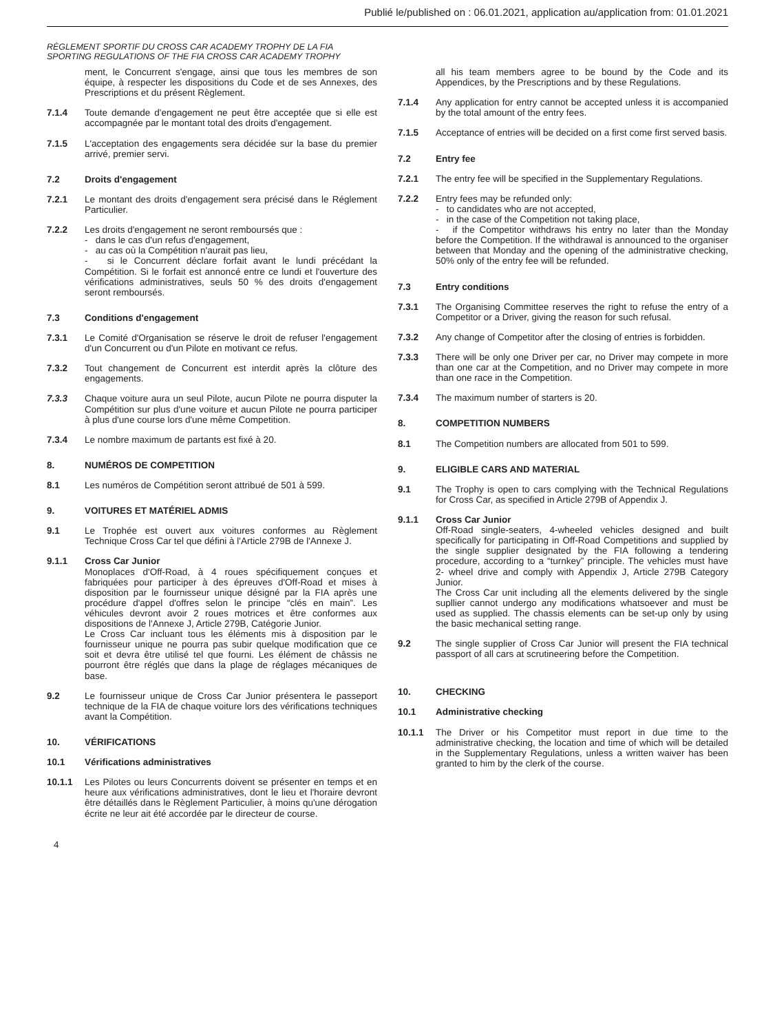Publié le/published on : 06.01.2021, application au/application from: 01.01.2021
RÈGLEMENT SPORTIF DU CROSS CAR ACADEMY TROPHY DE LA FIA
SPORTING REGULATIONS OF THE FIA CROSS CAR ACADEMY TROPHY
ment, le Concurrent s'engage, ainsi que tous les membres de son équipe, à respecter les dispositions du Code et de ses Annexes, des Prescriptions et du présent Règlement.
7.1.4 Toute demande d'engagement ne peut être acceptée que si elle est accompagnée par le montant total des droits d'engagement.
7.1.5 L'acceptation des engagements sera décidée sur la base du premier arrivé, premier servi.
7.2 Droits d'engagement
7.2.1 Le montant des droits d'engagement sera précisé dans le Réglement Particulier.
7.2.2 Les droits d'engagement ne seront remboursés que :
- dans le cas d'un refus d'engagement,
- au cas où la Compétition n'aurait pas lieu,
- si le Concurrent déclare forfait avant le lundi précédant la Compétition. Si le forfait est annoncé entre ce lundi et l'ouverture des vérifications administratives, seuls 50 % des droits d'engagement seront remboursés.
7.3 Conditions d'engagement
7.3.1 Le Comité d'Organisation se réserve le droit de refuser l'engagement d'un Concurrent ou d'un Pilote en motivant ce refus.
7.3.2 Tout changement de Concurrent est interdit après la clôture des engagements.
7.3.3 Chaque voiture aura un seul Pilote, aucun Pilote ne pourra disputer la Compétition sur plus d'une voiture et aucun Pilote ne pourra participer à plus d'une course lors d'une même Competition.
7.3.4 Le nombre maximum de partants est fixé à 20.
8. NUMÉROS DE COMPETITION
8.1 Les numéros de Compétition seront attribué de 501 à 599.
9. VOITURES ET MATÉRIEL ADMIS
9.1 Le Trophée est ouvert aux voitures conformes au Règlement Technique Cross Car tel que défini à l'Article 279B de l'Annexe J.
9.1.1 Cross Car Junior
Monoplaces d'Off-Road, à 4 roues spécifiquement conçues et fabriquées pour participer à des épreuves d'Off-Road et mises à disposition par le fournisseur unique désigné par la FIA après une procédure d'appel d'offres selon le principe “clés en main”. Les véhicules devront avoir 2 roues motrices et être conformes aux dispositions de l'Annexe J, Article 279B, Catégorie Junior.
Le Cross Car incluant tous les éléments mis à disposition par le fournisseur unique ne pourra pas subir quelque modification que ce soit et devra être utilisé tel que fourni. Les élément de châssis ne pourront être réglés que dans la plage de réglages mécaniques de base.
9.2 Le fournisseur unique de Cross Car Junior présentera le passeport technique de la FIA de chaque voiture lors des vérifications techniques avant la Compétition.
10. VÉRIFICATIONS
10.1 Vérifications administratives
10.1.1 Les Pilotes ou leurs Concurrents doivent se présenter en temps et en heure aux vérifications administratives, dont le lieu et l'horaire devront être détaillés dans le Règlement Particulier, à moins qu'une dérogation écrite ne leur ait été accordée par le directeur de course.
all his team members agree to be bound by the Code and its Appendices, by the Prescriptions and by these Regulations.
7.1.4 Any application for entry cannot be accepted unless it is accompanied by the total amount of the entry fees.
7.1.5 Acceptance of entries will be decided on a first come first served basis.
7.2 Entry fee
7.2.1 The entry fee will be specified in the Supplementary Regulations.
7.2.2 Entry fees may be refunded only:
- to candidates who are not accepted,
- in the case of the Competition not taking place,
- if the Competitor withdraws his entry no later than the Monday before the Competition. If the withdrawal is announced to the organiser between that Monday and the opening of the administrative checking, 50% only of the entry fee will be refunded.
7.3 Entry conditions
7.3.1 The Organising Committee reserves the right to refuse the entry of a Competitor or a Driver, giving the reason for such refusal.
7.3.2 Any change of Competitor after the closing of entries is forbidden.
7.3.3 There will be only one Driver per car, no Driver may compete in more than one car at the Competition, and no Driver may compete in more than one race in the Competition.
7.3.4 The maximum number of starters is 20.
8. COMPETITION NUMBERS
8.1 The Competition numbers are allocated from 501 to 599.
9. ELIGIBLE CARS AND MATERIAL
9.1 The Trophy is open to cars complying with the Technical Regulations for Cross Car, as specified in Article 279B of Appendix J.
9.1.1 Cross Car Junior
Off-Road single-seaters, 4-wheeled vehicles designed and built specifically for participating in Off-Road Competitions and supplied by the single supplier designated by the FIA following a tendering procedure, according to a “turnkey” principle. The vehicles must have 2- wheel drive and comply with Appendix J, Article 279B Category Junior.
The Cross Car unit including all the elements delivered by the single supllier cannot undergo any modifications whatsoever and must be used as supplied. The chassis elements can be set-up only by using the basic mechanical setting range.
9.2 The single supplier of Cross Car Junior will present the FIA technical passport of all cars at scrutineering before the Competition.
10. CHECKING
10.1 Administrative checking
10.1.1 The Driver or his Competitor must report in due time to the administrative checking, the location and time of which will be detailed in the Supplementary Regulations, unless a written waiver has been granted to him by the clerk of the course.
4